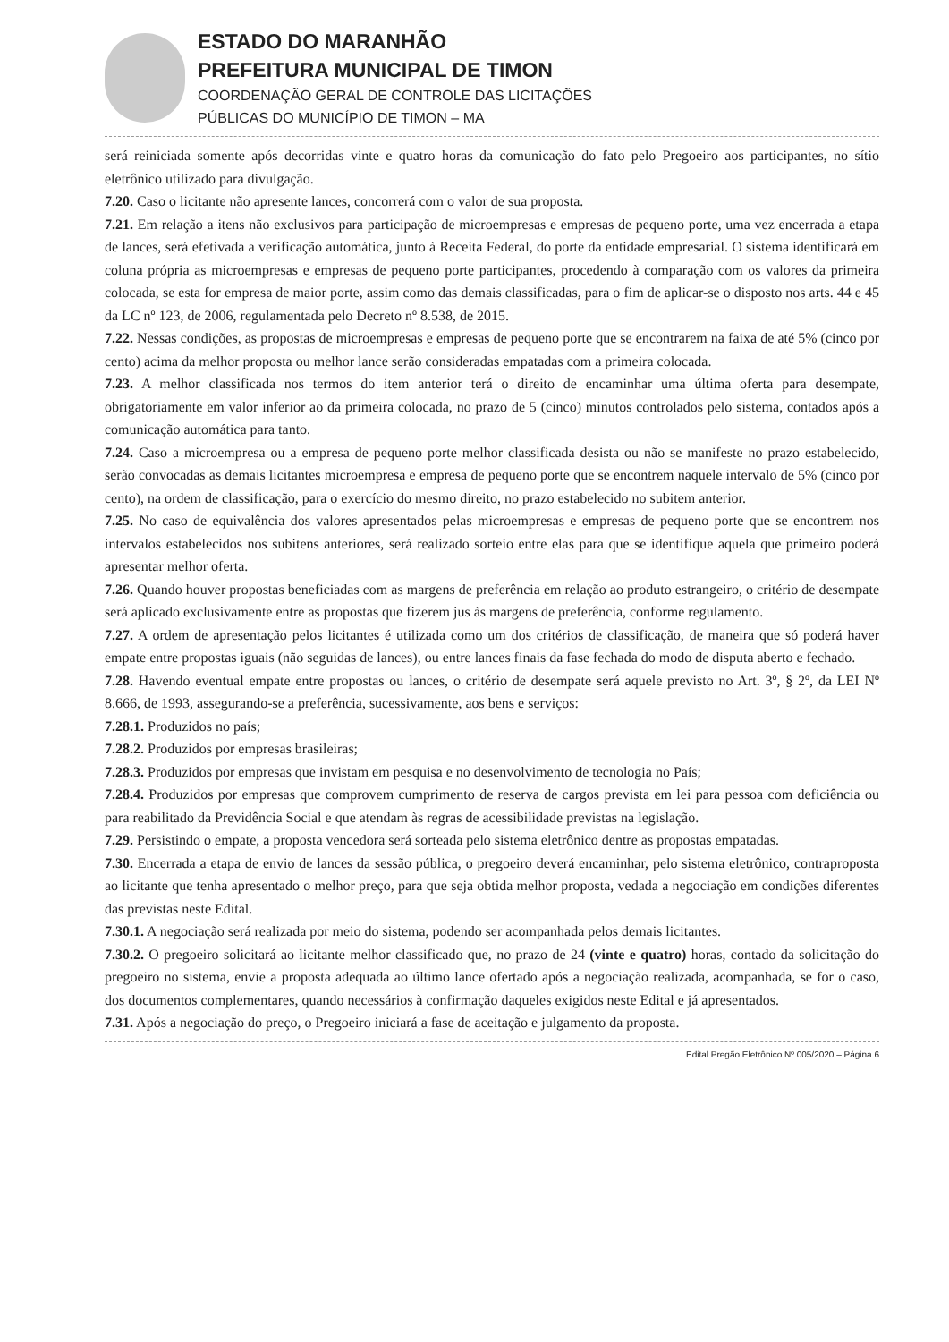ESTADO DO MARANHÃO
PREFEITURA MUNICIPAL DE TIMON
COORDENAÇÃO GERAL DE CONTROLE DAS LICITAÇÕES
PÚBLICAS DO MUNICÍPIO DE TIMON – MA
será reiniciada somente após decorridas vinte e quatro horas da comunicação do fato pelo Pregoeiro aos participantes, no sítio eletrônico utilizado para divulgação.
7.20. Caso o licitante não apresente lances, concorrerá com o valor de sua proposta.
7.21. Em relação a itens não exclusivos para participação de microempresas e empresas de pequeno porte, uma vez encerrada a etapa de lances, será efetivada a verificação automática, junto à Receita Federal, do porte da entidade empresarial. O sistema identificará em coluna própria as microempresas e empresas de pequeno porte participantes, procedendo à comparação com os valores da primeira colocada, se esta for empresa de maior porte, assim como das demais classificadas, para o fim de aplicar-se o disposto nos arts. 44 e 45 da LC nº 123, de 2006, regulamentada pelo Decreto nº 8.538, de 2015.
7.22. Nessas condições, as propostas de microempresas e empresas de pequeno porte que se encontrarem na faixa de até 5% (cinco por cento) acima da melhor proposta ou melhor lance serão consideradas empatadas com a primeira colocada.
7.23. A melhor classificada nos termos do item anterior terá o direito de encaminhar uma última oferta para desempate, obrigatoriamente em valor inferior ao da primeira colocada, no prazo de 5 (cinco) minutos controlados pelo sistema, contados após a comunicação automática para tanto.
7.24. Caso a microempresa ou a empresa de pequeno porte melhor classificada desista ou não se manifeste no prazo estabelecido, serão convocadas as demais licitantes microempresa e empresa de pequeno porte que se encontrem naquele intervalo de 5% (cinco por cento), na ordem de classificação, para o exercício do mesmo direito, no prazo estabelecido no subitem anterior.
7.25. No caso de equivalência dos valores apresentados pelas microempresas e empresas de pequeno porte que se encontrem nos intervalos estabelecidos nos subitens anteriores, será realizado sorteio entre elas para que se identifique aquela que primeiro poderá apresentar melhor oferta.
7.26. Quando houver propostas beneficiadas com as margens de preferência em relação ao produto estrangeiro, o critério de desempate será aplicado exclusivamente entre as propostas que fizerem jus às margens de preferência, conforme regulamento.
7.27. A ordem de apresentação pelos licitantes é utilizada como um dos critérios de classificação, de maneira que só poderá haver empate entre propostas iguais (não seguidas de lances), ou entre lances finais da fase fechada do modo de disputa aberto e fechado.
7.28. Havendo eventual empate entre propostas ou lances, o critério de desempate será aquele previsto no Art. 3º, § 2º, da LEI Nº 8.666, de 1993, assegurando-se a preferência, sucessivamente, aos bens e serviços:
7.28.1. Produzidos no país;
7.28.2. Produzidos por empresas brasileiras;
7.28.3. Produzidos por empresas que invistam em pesquisa e no desenvolvimento de tecnologia no País;
7.28.4. Produzidos por empresas que comprovem cumprimento de reserva de cargos prevista em lei para pessoa com deficiência ou para reabilitado da Previdência Social e que atendam às regras de acessibilidade previstas na legislação.
7.29. Persistindo o empate, a proposta vencedora será sorteada pelo sistema eletrônico dentre as propostas empatadas.
7.30. Encerrada a etapa de envio de lances da sessão pública, o pregoeiro deverá encaminhar, pelo sistema eletrônico, contraproposta ao licitante que tenha apresentado o melhor preço, para que seja obtida melhor proposta, vedada a negociação em condições diferentes das previstas neste Edital.
7.30.1. A negociação será realizada por meio do sistema, podendo ser acompanhada pelos demais licitantes.
7.30.2. O pregoeiro solicitará ao licitante melhor classificado que, no prazo de 24 (vinte e quatro) horas, contado da solicitação do pregoeiro no sistema, envie a proposta adequada ao último lance ofertado após a negociação realizada, acompanhada, se for o caso, dos documentos complementares, quando necessários à confirmação daqueles exigidos neste Edital e já apresentados.
7.31. Após a negociação do preço, o Pregoeiro iniciará a fase de aceitação e julgamento da proposta.
Edital Pregão Eletrônico Nº 005/2020 – Página 6